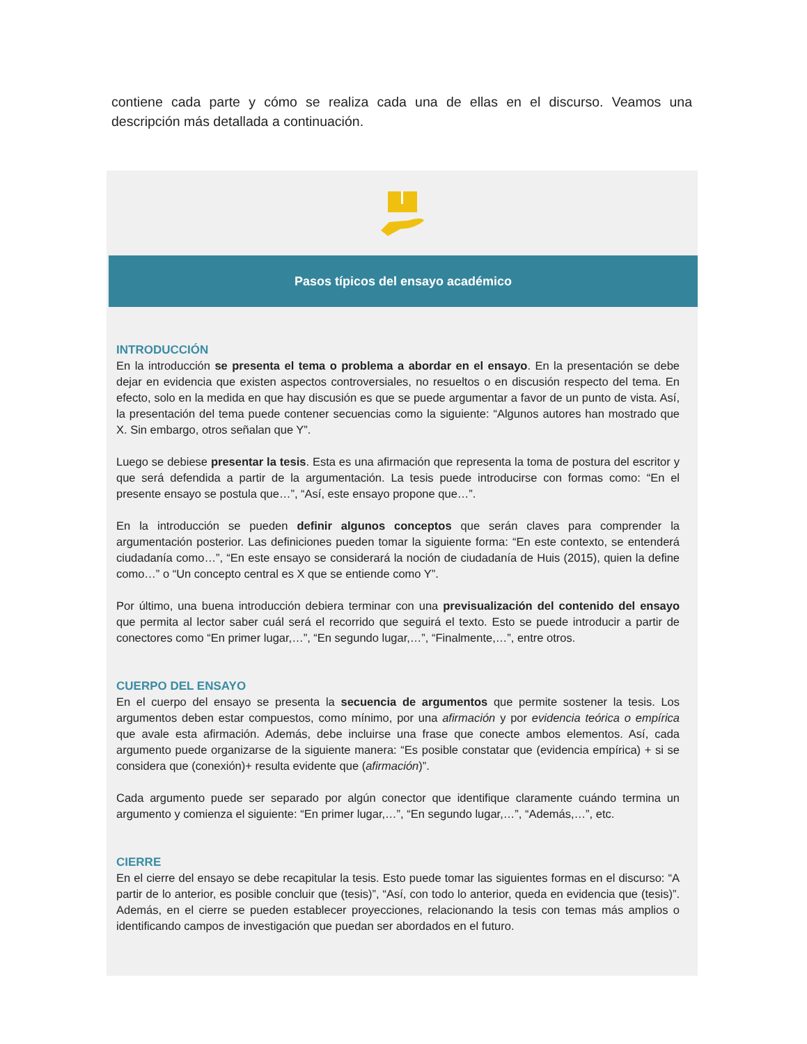contiene cada parte y cómo se realiza cada una de ellas en el discurso. Veamos una descripción más detallada a continuación.
Pasos típicos del ensayo académico
INTRODUCCIÓN
En la introducción se presenta el tema o problema a abordar en el ensayo. En la presentación se debe dejar en evidencia que existen aspectos controversiales, no resueltos o en discusión respecto del tema. En efecto, solo en la medida en que hay discusión es que se puede argumentar a favor de un punto de vista. Así, la presentación del tema puede contener secuencias como la siguiente: “Algunos autores han mostrado que X. Sin embargo, otros señalan que Y”.
Luego se debiese presentar la tesis. Esta es una afirmación que representa la toma de postura del escritor y que será defendida a partir de la argumentación. La tesis puede introducirse con formas como: “En el presente ensayo se postula que…”, “Así, este ensayo propone que…”.
En la introducción se pueden definir algunos conceptos que serán claves para comprender la argumentación posterior. Las definiciones pueden tomar la siguiente forma: “En este contexto, se entenderá ciudadanía como…”, “En este ensayo se considerará la noción de ciudadanía de Huis (2015), quien la define como…” o “Un concepto central es X que se entiende como Y”.
Por último, una buena introducción debiera terminar con una previsualización del contenido del ensayo que permita al lector saber cuál será el recorrido que seguirá el texto. Esto se puede introducir a partir de conectores como “En primer lugar,…”, “En segundo lugar,…”, “Finalmente,…”, entre otros.
CUERPO DEL ENSAYO
En el cuerpo del ensayo se presenta la secuencia de argumentos que permite sostener la tesis. Los argumentos deben estar compuestos, como mínimo, por una afirmación y por evidencia teórica o empírica que avale esta afirmación. Además, debe incluirse una frase que conecte ambos elementos. Así, cada argumento puede organizarse de la siguiente manera: “Es posible constatar que (evidencia empírica) + si se considera que (conexión)+ resulta evidente que (afirmación)”.
Cada argumento puede ser separado por algún conector que identifique claramente cuándo termina un argumento y comienza el siguiente: “En primer lugar,…”, “En segundo lugar,…”, “Además,…”, etc.
CIERRE
En el cierre del ensayo se debe recapitular la tesis. Esto puede tomar las siguientes formas en el discurso: “A partir de lo anterior, es posible concluir que (tesis)”, “Así, con todo lo anterior, queda en evidencia que (tesis)”. Además, en el cierre se pueden establecer proyecciones, relacionando la tesis con temas más amplios o identificando campos de investigación que puedan ser abordados en el futuro.